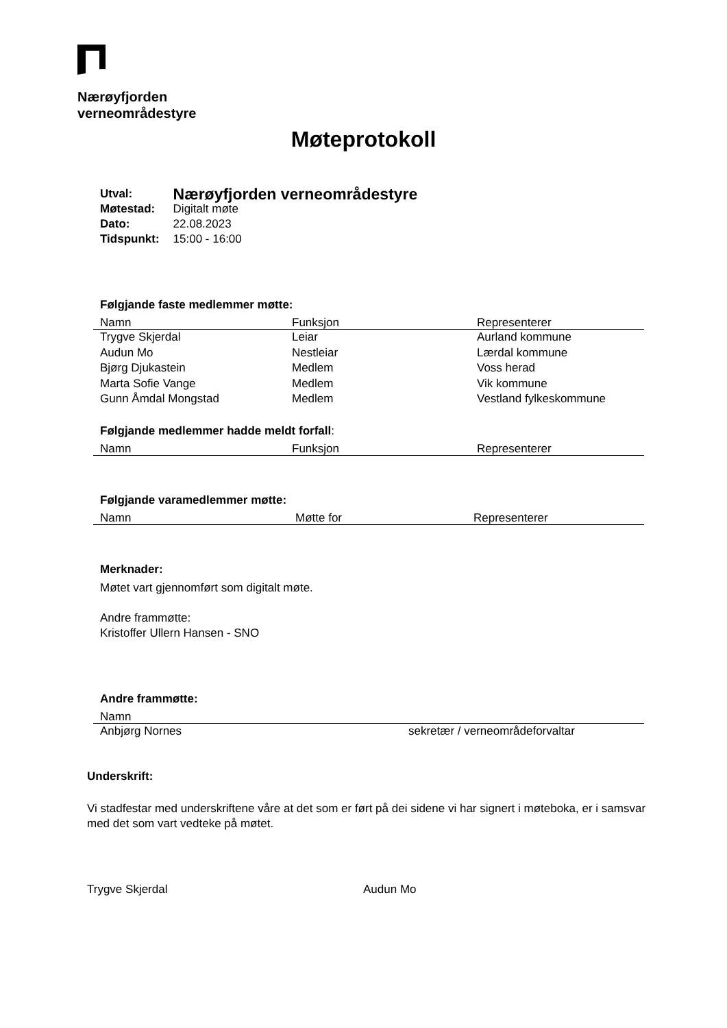Nærøyfjorden
verneområdestyre
Møteprotokoll
| Utval: | Nærøyfjorden verneområdestyre |
| Møtestad: | Digitalt møte |
| Dato: | 22.08.2023 |
| Tidspunkt: | 15:00 - 16:00 |
Følgjande faste medlemmer møtte:
| Namn | Funksjon | Representerer |
| --- | --- | --- |
| Trygve Skjerdal | Leiar | Aurland kommune |
| Audun Mo | Nestleiar | Lærdal kommune |
| Bjørg Djukastein | Medlem | Voss herad |
| Marta Sofie Vange | Medlem | Vik kommune |
| Gunn Åmdal Mongstad | Medlem | Vestland fylkeskommune |
Følgjande medlemmer hadde meldt forfall:
| Namn | Funksjon | Representerer |
| --- | --- | --- |
Følgjande varamedlemmer møtte:
| Namn | Møtte for | Representerer |
| --- | --- | --- |
Merknader:
Møtet vart gjennomført som digitalt møte.
Andre frammøtte:
Kristoffer Ullern Hansen - SNO
Andre frammøtte:
| Namn | |
| --- | --- |
| Anbjørg Nornes | sekretær / verneområdeforvaltar |
Underskrift:
Vi stadfestar med underskriftene våre at det som er ført på dei sidene vi har signert i møteboka, er i samsvar med det som vart vedteke på møtet.
Trygve Skjerdal Audun Mo